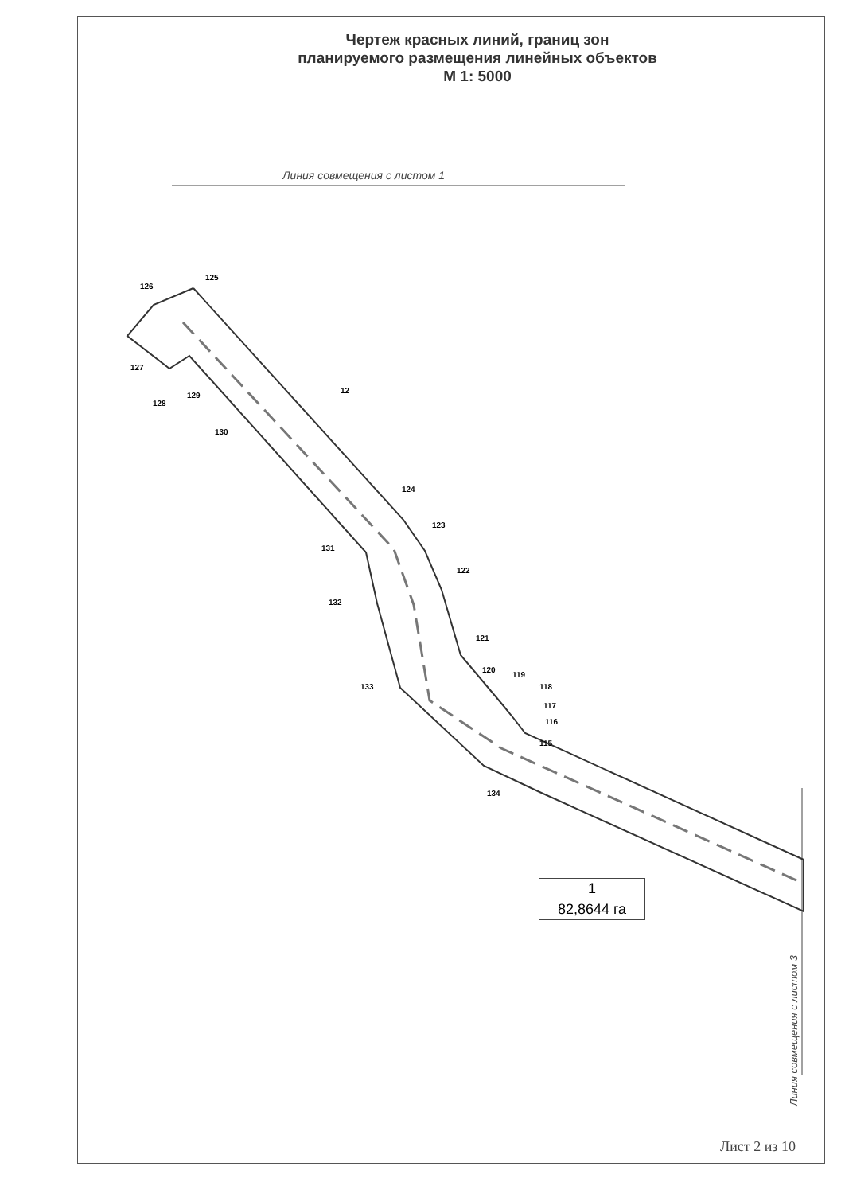Чертеж красных линий, границ зон
планируемого размещения линейных объектов
М 1: 5000
Линия совмещения с листом 1
125
126
127
128
129
130
124
123
122
121
120
119
118
117
116
115
131
132
133
134
12
1
82,8644 га
Линия совмещения с листом 3
Лист 2 из 10